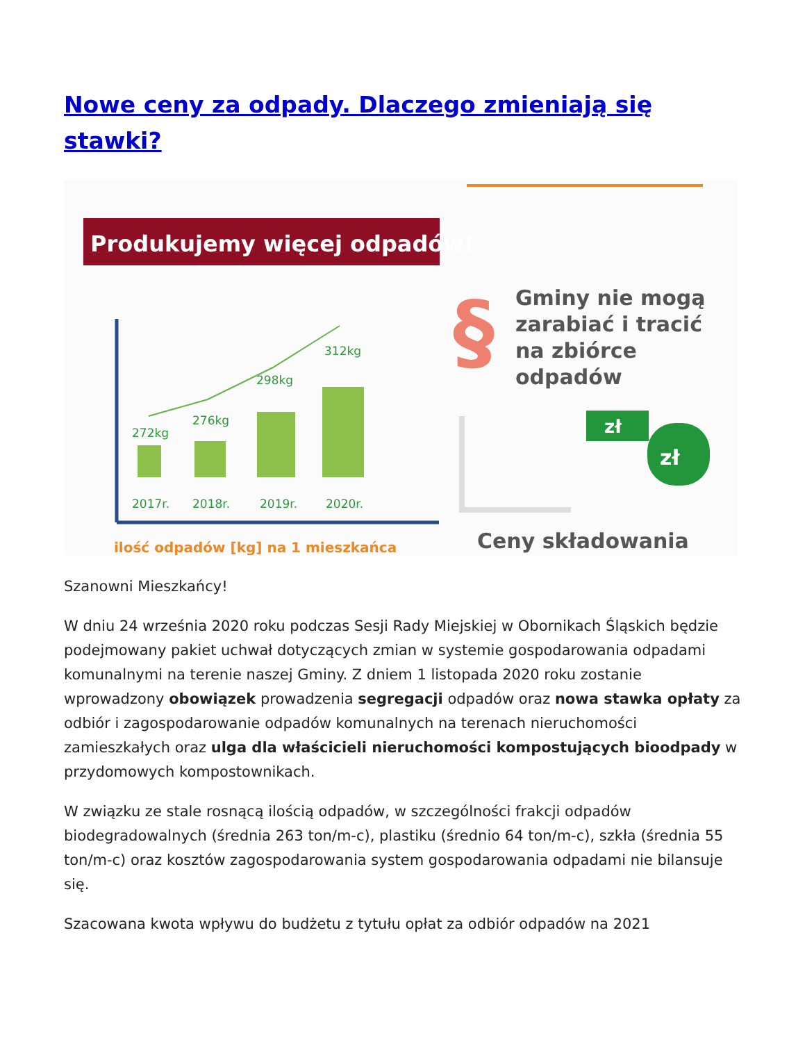Nowe ceny za odpady. Dlaczego zmieniają się stawki?
Produkujemy więcej odpadów!
272kg
276kg
298kg
312kg
2017r.
2018r.
2019r.
2020r.
ilość odpadów [kg] na 1 mieszkańca
§
Gminy nie mogą
zarabiać i tracić
na zbiórce
odpadów
zł
zł
Ceny składowania
Szanowni Mieszkańcy!
W dniu 24 września 2020 roku podczas Sesji Rady Miejskiej w Obornikach Śląskich będzie podejmowany pakiet uchwał dotyczących zmian w systemie gospodarowania odpadami komunalnymi na terenie naszej Gminy. Z dniem 1 listopada 2020 roku zostanie wprowadzony obowiązek prowadzenia segregacji odpadów oraz nowa stawka opłaty za odbiór i zagospodarowanie odpadów komunalnych na terenach nieruchomości zamieszkałych oraz ulga dla właścicieli nieruchomości kompostujących bioodpady w przydomowych kompostownikach.
W związku ze stale rosnącą ilością odpadów, w szczególności frakcji odpadów biodegradowalnych (średnia 263 ton/m-c), plastiku (średnio 64 ton/m-c), szkła (średnia 55 ton/m-c) oraz kosztów zagospodarowania system gospodarowania odpadami nie bilansuje się.
Szacowana kwota wpływu do budżetu z tytułu opłat za odbiór odpadów na 2021